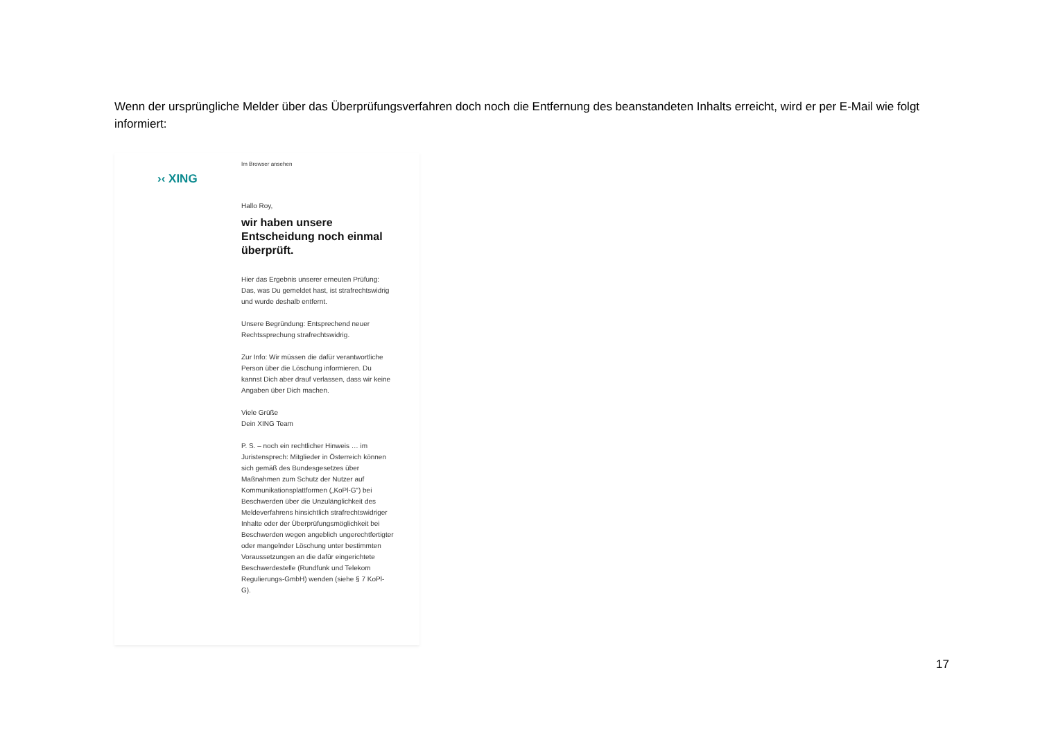Wenn der ursprüngliche Melder über das Überprüfungsverfahren doch noch die Entfernung des beanstandeten Inhalts erreicht, wird er per E-Mail wie folgt informiert:
›‹ XING
Im Browser ansehen
Hallo Roy,
wir haben unsere Entscheidung noch einmal überprüft.
Hier das Ergebnis unserer erneuten Prüfung: Das, was Du gemeldet hast, ist strafrechtswidrig und wurde deshalb entfernt.
Unsere Begründung: Entsprechend neuer Rechtssprechung strafrechtswidrig.
Zur Info: Wir müssen die dafür verantwortliche Person über die Löschung informieren. Du kannst Dich aber drauf verlassen, dass wir keine Angaben über Dich machen.
Viele Grüße
Dein XING Team
P. S. – noch ein rechtlicher Hinweis … im Juristensprech: Mitglieder in Österreich können sich gemäß des Bundesgesetzes über Maßnahmen zum Schutz der Nutzer auf Kommunikationsplattformen („KoPl-G“) bei Beschwerden über die Unzulänglichkeit des Meldeverfahrens hinsichtlich strafrechtswidriger Inhalte oder der Überprüfungsmöglichkeit bei Beschwerden wegen angeblich ungerechtfertigter oder mangelnder Löschung unter bestimmten Voraussetzungen an die dafür eingerichtete Beschwerdestelle (Rundfunk und Telekom Regulierungs-GmbH) wenden (siehe § 7 KoPl-G).
17